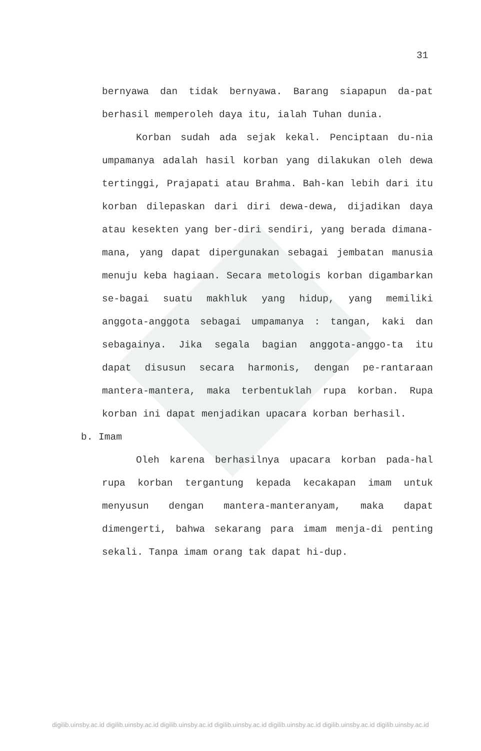31
bernyawa dan tidak bernyawa. Barang siapapun da-pat berhasil memperoleh daya itu, ialah Tuhan dunia.
Korban sudah ada sejak kekal. Penciptaan du-nia umpamanya adalah hasil korban yang dilakukan oleh dewa tertinggi, Prajapati atau Brahma. Bah-kan lebih dari itu korban dilepaskan dari diri dewa-dewa, dijadikan daya atau kesekten yang ber-diri sendiri, yang berada dimana-mana, yang dapat dipergunakan sebagai jembatan manusia menuju keba hagiaan. Secara metologis korban digambarkan se-bagai suatu makhluk yang hidup, yang memiliki anggota-anggota sebagai umpamanya : tangan, kaki dan sebagainya. Jika segala bagian anggota-anggo-ta itu dapat disusun secara harmonis, dengan pe-rantaraan mantera-mantera, maka terbentuklah rupa korban. Rupa korban ini dapat menjadikan upacara korban berhasil.
b. Imam
Oleh karena berhasilnya upacara korban pada-hal rupa korban tergantung kepada kecakapan imam untuk menyusun dengan mantera-manteranyam, maka dapat dimengerti, bahwa sekarang para imam menja-di penting sekali. Tanpa imam orang tak dapat hi-dup.
digilib.uinsby.ac.id digilib.uinsby.ac.id digilib.uinsby.ac.id digilib.uinsby.ac.id digilib.uinsby.ac.id digilib.uinsby.ac.id digilib.uinsby.ac.id